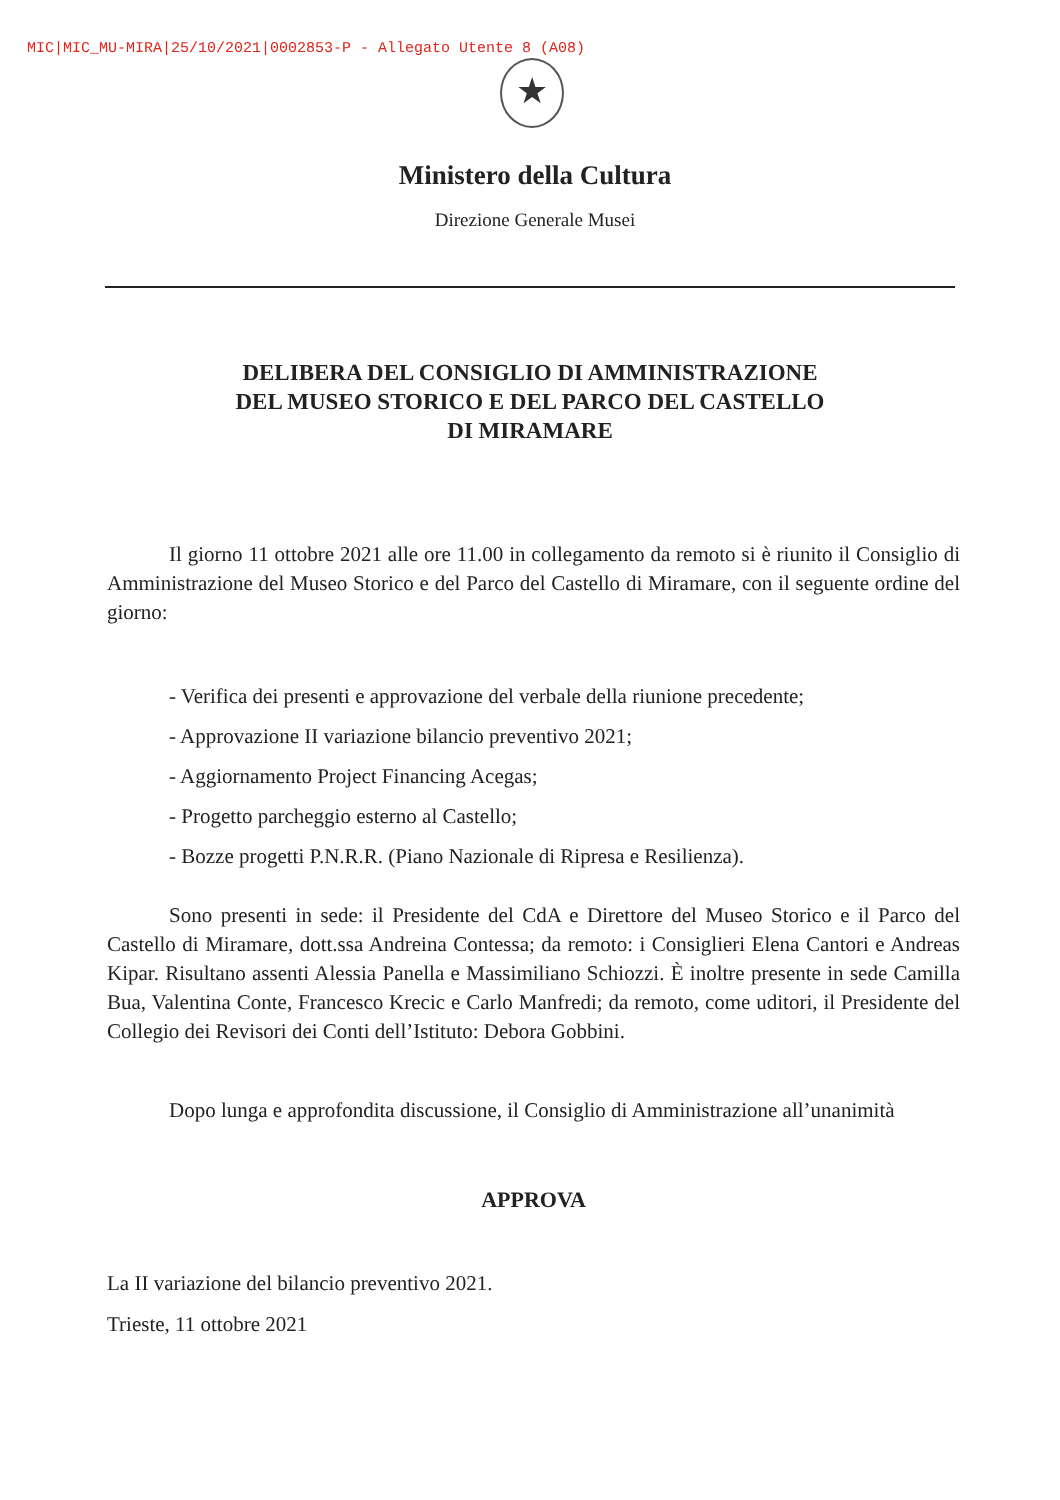MIC|MIC_MU-MIRA|25/10/2021|0002853-P - Allegato Utente 8 (A08)
★
Ministero della Cultura
Direzione Generale Musei
DELIBERA DEL CONSIGLIO DI AMMINISTRAZIONE DEL MUSEO STORICO E DEL PARCO DEL CASTELLO DI MIRAMARE
Il giorno 11 ottobre 2021 alle ore 11.00 in collegamento da remoto si è riunito il Consiglio di Amministrazione del Museo Storico e del Parco del Castello di Miramare, con il seguente ordine del giorno:
- Verifica dei presenti e approvazione del verbale della riunione precedente;
- Approvazione II variazione bilancio preventivo 2021;
- Aggiornamento Project Financing Acegas;
- Progetto parcheggio esterno al Castello;
- Bozze progetti P.N.R.R. (Piano Nazionale di Ripresa e Resilienza).
Sono presenti in sede: il Presidente del CdA e Direttore del Museo Storico e il Parco del Castello di Miramare, dott.ssa Andreina Contessa; da remoto: i Consiglieri Elena Cantori e Andreas Kipar. Risultano assenti Alessia Panella e Massimiliano Schiozzi. È inoltre presente in sede Camilla Bua, Valentina Conte, Francesco Krecic e Carlo Manfredi; da remoto, come uditori, il Presidente del Collegio dei Revisori dei Conti dell’Istituto: Debora Gobbini.
Dopo lunga e approfondita discussione, il Consiglio di Amministrazione all’unanimità
APPROVA
La II variazione del bilancio preventivo 2021.
Trieste, 11 ottobre 2021